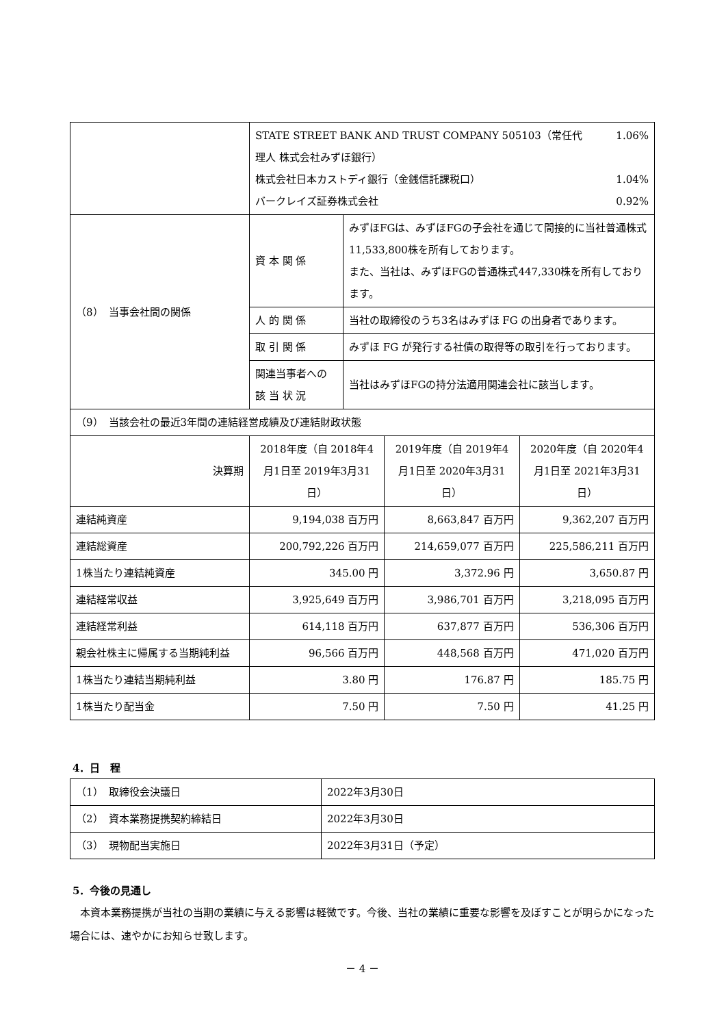| | STATE STREET BANK AND TRUST COMPANY 505103（常任代 理人 株式会社みずほ銀行） 1.06% 株式会社日本カストディ銀行（金銭信託課税口） 1.04% バークレイズ証券株式会社 0.92% | |
| （8） 当事会社間の関係 | 資 本 関 係 | みずほFGは、みずほFGの子会社を通じて間接的に当社普通株式11,533,800株を所有しております。 また、当社は、みずほFGの普通株式447,330株を所有しております。 |
| | 人 的 関 係 | 当社の取締役のうち3名はみずほ FG の出身者であります。 |
| | 取 引 関 係 | みずほ FG が発行する社債の取得等の取引を行っております。 |
| | 関連当事者への 該 当 状 況 | 当社はみずほFGの持分法適用関連会社に該当します。 |
| （9） 当該会社の最近3年間の連結経営成績及び連結財政状態 | | | |
| 決算期 | 2018年度（自 2018年4月1日至 2019年3月31日） | 2019年度（自 2019年4月1日至 2020年3月31日） | 2020年度（自 2020年4月1日至 2021年3月31日） |
| 連結純資産 | 9,194,038 百万円 | 8,663,847 百万円 | 9,362,207 百万円 |
| 連結総資産 | 200,792,226 百万円 | 214,659,077 百万円 | 225,586,211 百万円 |
| 1株当たり連結純資産 | 345.00 円 | 3,372.96 円 | 3,650.87 円 |
| 連結経常収益 | 3,925,649 百万円 | 3,986,701 百万円 | 3,218,095 百万円 |
| 連結経常利益 | 614,118 百万円 | 637,877 百万円 | 536,306 百万円 |
| 親会社株主に帰属する当期純利益 | 96,566 百万円 | 448,568 百万円 | 471,020 百万円 |
| 1株当たり連結当期純利益 | 3.80 円 | 176.87 円 | 185.75 円 |
| 1株当たり配当金 | 7.50 円 | 7.50 円 | 41.25 円 |
4．日　程
| （1） 取締役会決議日 | 2022年3月30日 |
| （2） 資本業務提携契約締結日 | 2022年3月30日 |
| （3） 現物配当実施日 | 2022年3月31日（予定） |
5．今後の見通し
　本資本業務提携が当社の当期の業績に与える影響は軽微です。今後、当社の業績に重要な影響を及ぼすことが明らかになった場合には、速やかにお知らせ致します。
－ 4 －